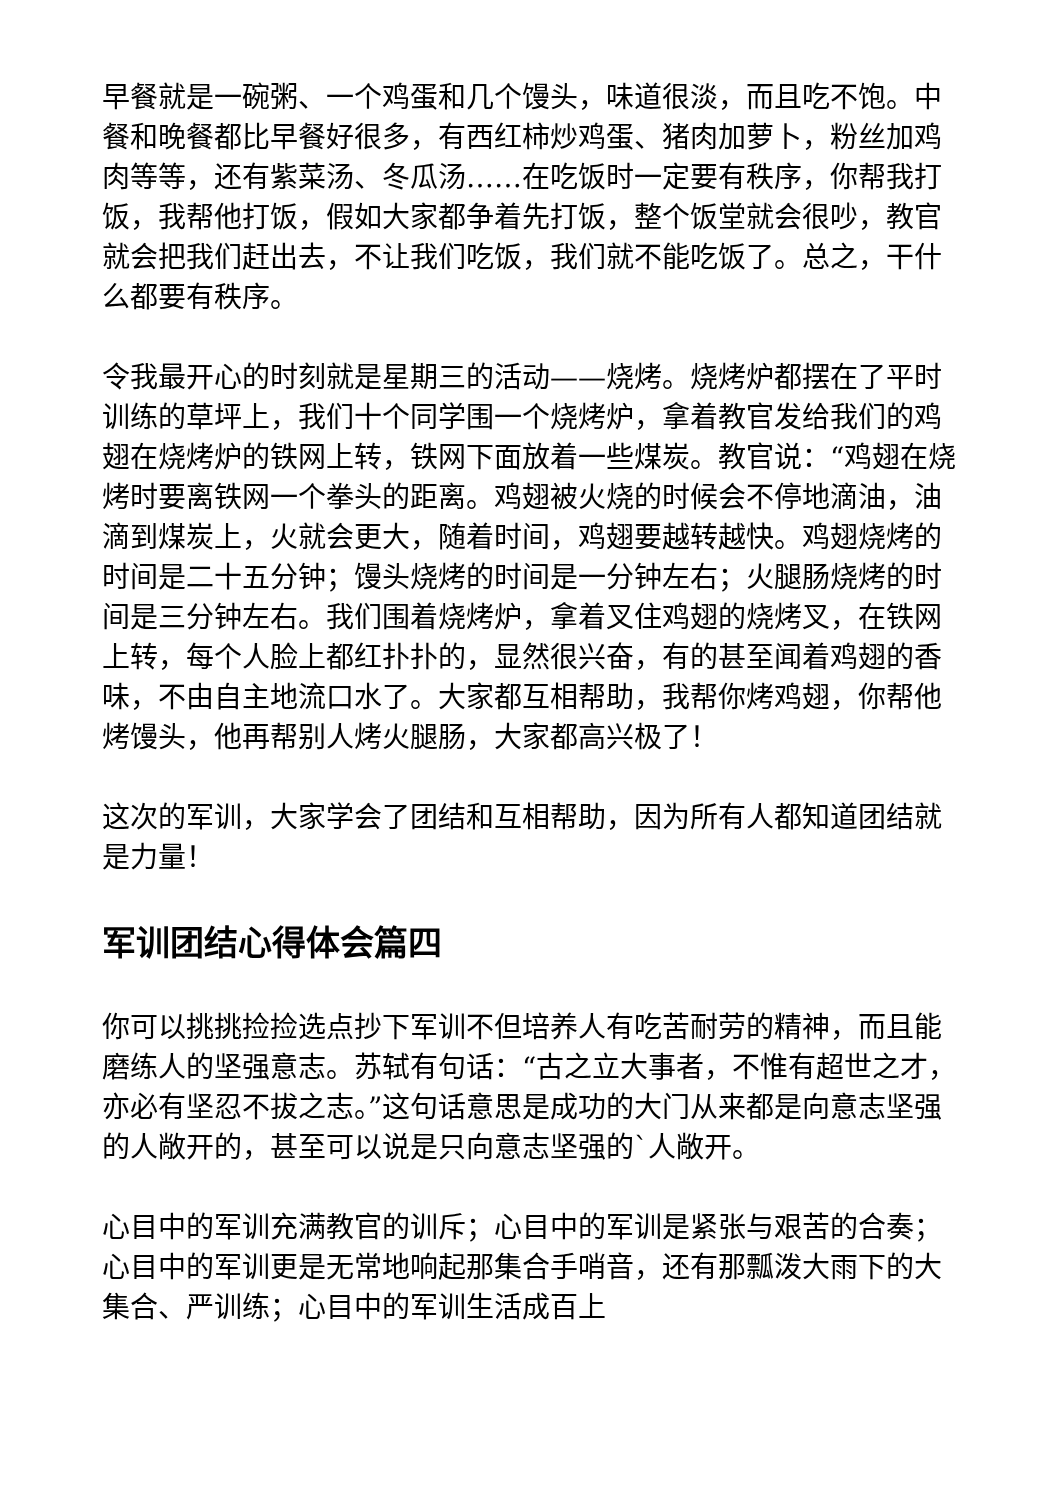早餐就是一碗粥、一个鸡蛋和几个馒头，味道很淡，而且吃不饱。中餐和晚餐都比早餐好很多，有西红柿炒鸡蛋、猪肉加萝卜，粉丝加鸡肉等等，还有紫菜汤、冬瓜汤……在吃饭时一定要有秩序，你帮我打饭，我帮他打饭，假如大家都争着先打饭，整个饭堂就会很吵，教官就会把我们赶出去，不让我们吃饭，我们就不能吃饭了。总之，干什么都要有秩序。
令我最开心的时刻就是星期三的活动——烧烤。烧烤炉都摆在了平时训练的草坪上，我们十个同学围一个烧烤炉，拿着教官发给我们的鸡翅在烧烤炉的铁网上转，铁网下面放着一些煤炭。教官说：“鸡翅在烧烤时要离铁网一个拳头的距离。鸡翅被火烧的时候会不停地滴油，油滴到煤炭上，火就会更大，随着时间，鸡翅要越转越快。鸡翅烧烤的时间是二十五分钟；馒头烧烤的时间是一分钟左右；火腿肠烧烤的时间是三分钟左右。我们围着烧烤炉，拿着叉住鸡翅的烧烤叉，在铁网上转，每个人脸上都红扑扑的，显然很兴奋，有的甚至闻着鸡翅的香味，不由自主地流口水了。大家都互相帮助，我帮你烤鸡翅，你帮他烤馒头，他再帮别人烤火腿肠，大家都高兴极了！
这次的军训，大家学会了团结和互相帮助，因为所有人都知道团结就是力量！
军训团结心得体会篇四
你可以挑挑捡捡选点抄下军训不但培养人有吃苦耐劳的精神，而且能磨练人的坚强意志。苏轼有句话：“古之立大事者，不惟有超世之才，亦必有坚忍不拔之志。”这句话意思是成功的大门从来都是向意志坚强的人敞开的，甚至可以说是只向意志坚强的`人敞开。
心目中的军训充满教官的训斥；心目中的军训是紧张与艰苦的合奏；心目中的军训更是无常地响起那集合手哨音，还有那瓢泼大雨下的大集合、严训练；心目中的军训生活成百上